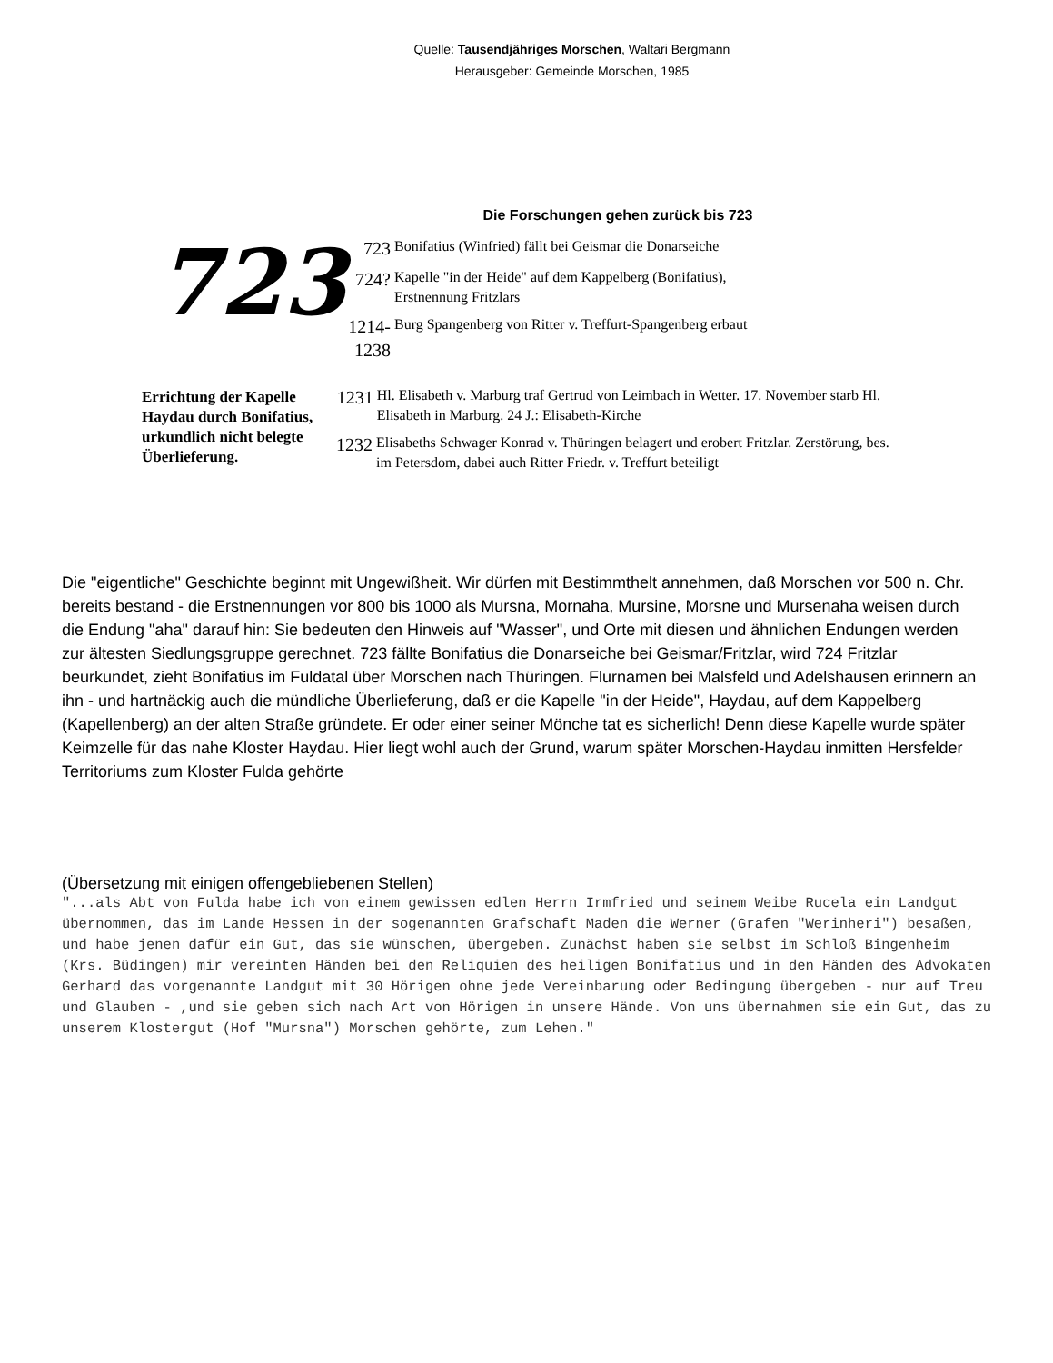Quelle: Tausendjähriges Morschen, Waltari Bergmann
Herausgeber: Gemeinde Morschen, 1985
723
Errichtung der Kapelle Haydau durch Bonifatius, urkundlich nicht belegte Überlieferung.
Die Forschungen gehen zurück bis 723
723
Bonifatius (Winfried) fällt bei Geismar die Donarseiche
724?
Kapelle "in der Heide" auf dem Kappelberg (Bonifatius),
Erstnennung Fritzlars
1214- 1238
Burg Spangenberg von Ritter v. Treffurt-Spangenberg erbaut
1231
Hl. Elisabeth v. Marburg traf Gertrud von Leimbach in Wetter. 17. November starb Hl. Elisabeth in Marburg. 24 J.: Elisabeth-Kirche
1232
Elisabeths Schwager Konrad v. Thüringen belagert und erobert Fritzlar. Zerstörung, bes. im Petersdom, dabei auch Ritter Friedr. v. Treffurt beteiligt
Die "eigentliche" Geschichte beginnt mit Ungewißheit. Wir dürfen mit Bestimmthelt annehmen, daß Morschen vor 500 n. Chr. bereits bestand - die Erstnennungen vor 800 bis 1000 als Mursna, Mornaha, Mursine, Morsne und Mursenaha weisen durch die Endung "aha" darauf hin: Sie bedeuten den Hinweis auf "Wasser", und Orte mit diesen und ähnlichen Endungen werden zur ältesten Siedlungsgruppe gerechnet. 723 fällte Bonifatius die Donarseiche bei Geismar/Fritzlar, wird 724 Fritzlar beurkundet, zieht Bonifatius im Fuldatal über Morschen nach Thüringen. Flurnamen bei Malsfeld und Adelshausen erinnern an ihn - und hartnäckig auch die mündliche Überlieferung, daß er die Kapelle "in der Heide", Haydau, auf dem Kappelberg (Kapellenberg) an der alten Straße gründete. Er oder einer seiner Mönche tat es sicherlich! Denn diese Kapelle wurde später Keimzelle für das nahe Kloster Haydau. Hier liegt wohl auch der Grund, warum später Morschen-Haydau inmitten Hersfelder Territoriums zum Kloster Fulda gehörte
(Übersetzung mit einigen offengebliebenen Stellen)
"...als Abt von Fulda habe ich von einem gewissen edlen Herrn Irmfried und seinem Weibe Rucela ein Landgut übernommen, das im Lande Hessen in der sogenannten Grafschaft Maden die Werner (Grafen "Werinheri") besaßen, und habe jenen dafür ein Gut, das sie wünschen, übergeben. Zunächst haben sie selbst im Schloß Bingenheim (Krs. Büdingen) mir vereinten Händen bei den Reliquien des heiligen Bonifatius und in den Händen des Advokaten Gerhard das vorgenannte Landgut mit 30 Hörigen ohne jede Vereinbarung oder Bedingung übergeben - nur auf Treu und Glauben - ,und sie geben sich nach Art von Hörigen in unsere Hände. Von uns übernahmen sie ein Gut, das zu unserem Klostergut (Hof "Mursna") Morschen gehörte, zum Lehen."